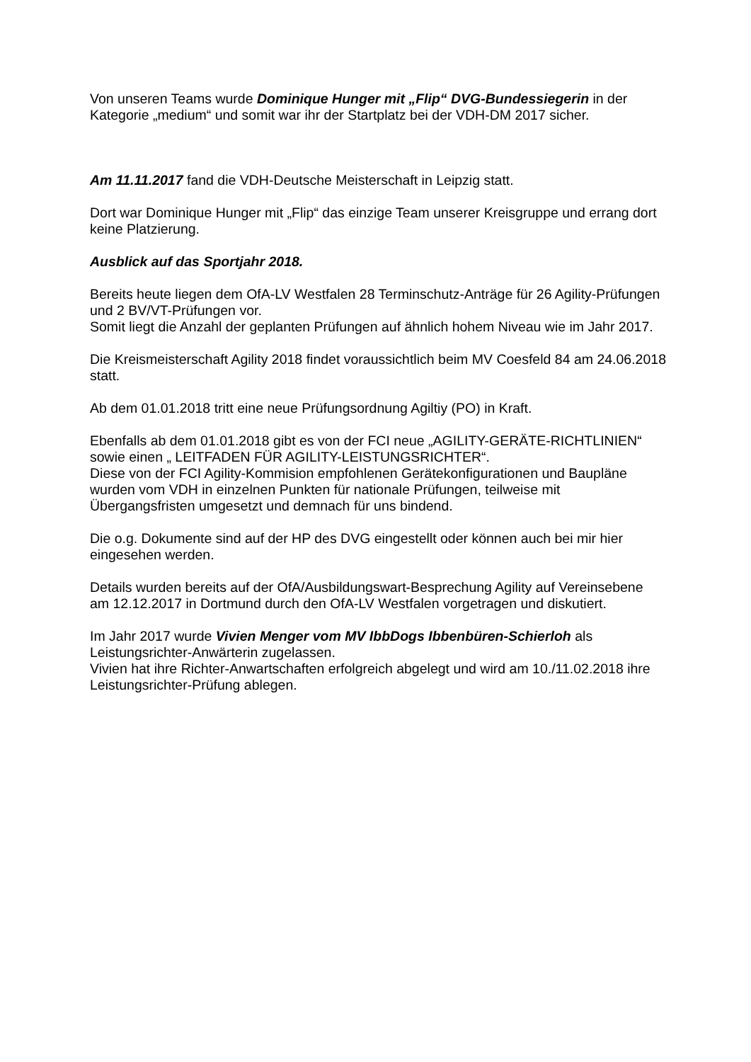Von unseren Teams wurde Dominique Hunger mit „Flip“ DVG-Bundessiegerin in der Kategorie „medium“ und somit war ihr der Startplatz bei der VDH-DM 2017 sicher.
Am 11.11.2017 fand die VDH-Deutsche Meisterschaft in Leipzig statt.
Dort war Dominique Hunger mit „Flip“ das einzige Team unserer Kreisgruppe und errang dort keine Platzierung.
Ausblick auf das Sportjahr 2018.
Bereits heute liegen dem OfA-LV Westfalen 28 Terminschutz-Anträge für 26 Agility-Prüfungen und 2 BV/VT-Prüfungen vor.
Somit liegt die Anzahl der geplanten Prüfungen auf ähnlich hohem Niveau wie im Jahr 2017.
Die Kreismeisterschaft Agility 2018 findet voraussichtlich beim MV Coesfeld 84 am 24.06.2018 statt.
Ab dem 01.01.2018 tritt eine neue Prüfungsordnung Agiltiy (PO) in Kraft.
Ebenfalls ab dem 01.01.2018 gibt es von der FCI neue „AGILITY-GERÄTE-RICHTLINIEN“ sowie einen „ LEITFADEN FÜR AGILITY-LEISTUNGSRICHTER“.
Diese von der FCI Agility-Kommision empfohlenen Gerätekonfigurationen und Baupläne wurden vom VDH in einzelnen Punkten für nationale Prüfungen, teilweise mit Übergangsfristen umgesetzt und demnach für uns bindend.
Die o.g. Dokumente sind auf der HP des DVG eingestellt oder können auch bei mir hier eingesehen werden.
Details wurden bereits auf der OfA/Ausbildungswart-Besprechung Agility auf Vereinsebene am 12.12.2017 in Dortmund durch den OfA-LV Westfalen vorgetragen und diskutiert.
Im Jahr 2017 wurde Vivien Menger vom MV IbbDogs Ibbenbüren-Schierloh als Leistungsrichter-Anwärterin zugelassen.
Vivien hat ihre Richter-Anwartschaften erfolgreich abgelegt und wird am 10./11.02.2018 ihre Leistungsrichter-Prüfung ablegen.